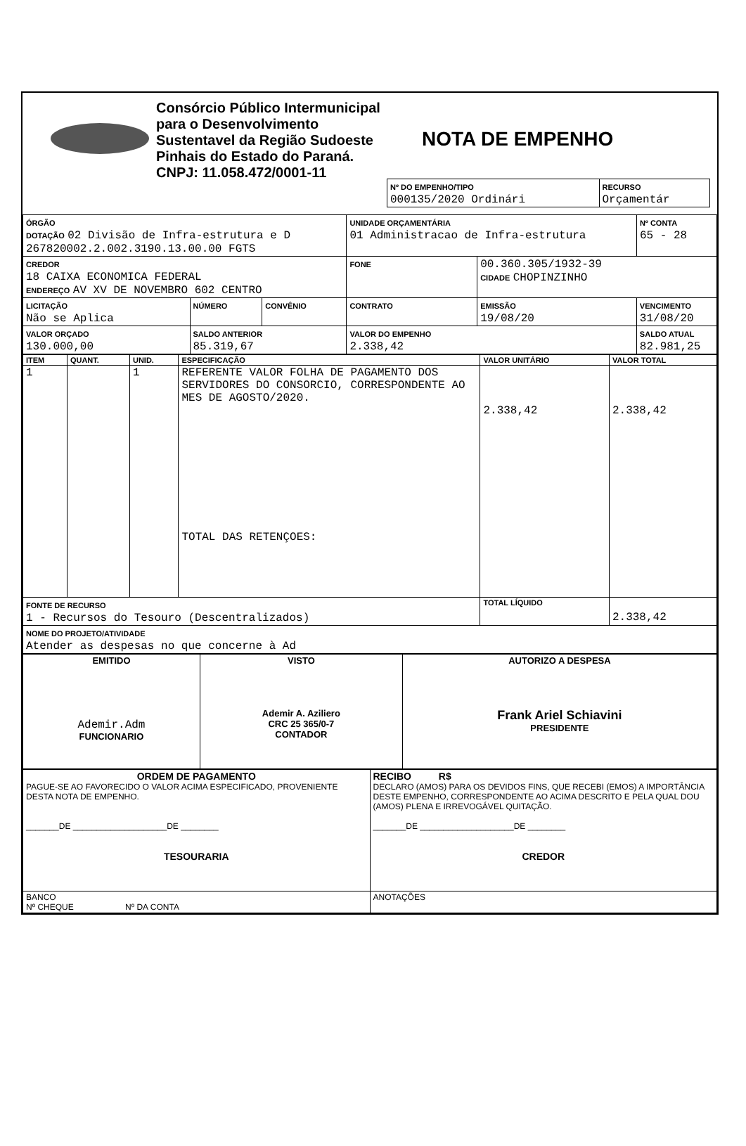Consórcio Público Intermunicipal para o Desenvolvimento Sustentavel da Região Sudoeste Pinhais do Estado do Paraná.
CNPJ: 11.058.472/0001-11
NOTA DE EMPENHO
| Nº DO EMPENHO/TIPO 000135/2020 Ordinári | RECURSO Orçamentár |
| ÓRGÃO DOTAÇÃO 02 Divisão de Infra-estrutura e D 267820002.2.002.3190.13.00.00 FGTS | | | UNIDADE ORÇAMENTÁRIA 01 Administracao de Infra-estrutura | | | Nº CONTA 65 - 28 |
| CREDOR 18 CAIXA ECONOMICA FEDERAL ENDEREÇO AV XV DE NOVEMBRO 602 CENTRO | | | FONE | 00.360.305/1932-39 CIDADE CHOPINZINHO | | |
| LICITAÇÃO Não se Aplica | NÚMERO | CONVÊNIO | CONTRATO | EMISSÃO 19/08/20 | VENCIMENTO 31/08/20 | |
| VALOR ORÇADO 130.000,00 | SALDO ANTERIOR 85.319,67 | | VALOR DO EMPENHO 2.338,42 | | SALDO ATUAL 82.981,25 | |
| ITEM | QUANT. | UNID. | ESPECIFICAÇÃO | VALOR UNITÁRIO | VALOR TOTAL |
| --- | --- | --- | --- | --- | --- |
| 1 | | 1 | REFERENTE VALOR FOLHA DE PAGAMENTO DOS SERVIDORES DO CONSORCIO, CORRESPONDENTE AO MES DE AGOSTO/2020. TOTAL DAS RETENÇOES: | 2.338,42 | 2.338,42 |
| FONTE DE RECURSO 1 - Recursos do Tesouro (Descentralizados) | | | | TOTAL LÍQUIDO | 2.338,42 |
| NOME DO PROJETO/ATIVIDADE Atender as despesas no que concerne à Ad | | | | | |
| EMITIDO Ademir.Adm FUNCIONARIO | VISTO Ademir A. Aziliero CRC 25 365/0-7 CONTADOR | AUTORIZO A DESPESA Frank Ariel Schiavini PRESIDENTE |
| ORDEM DE PAGAMENTO PAGUE-SE AO FAVORECIDO O VALOR ACIMA ESPECIFICADO, PROVENIENTE DESTA NOTA DE EMPENHO. _______DE ____________________DE ________ TESOURARIA | RECIBO R$ DECLARO (AMOS) PARA OS DEVIDOS FINS, QUE RECEBI (EMOS) A IMPORTÂNCIA DESTE EMPENHO, CORRESPONDENTE AO ACIMA DESCRITO E PELA QUAL DOU (AMOS) PLENA E IRREVOGÁVEL QUITAÇÃO. _______DE ____________________DE ________ CREDOR |
| BANCO Nº CHEQUE Nº DA CONTA | ANOTAÇÕES |